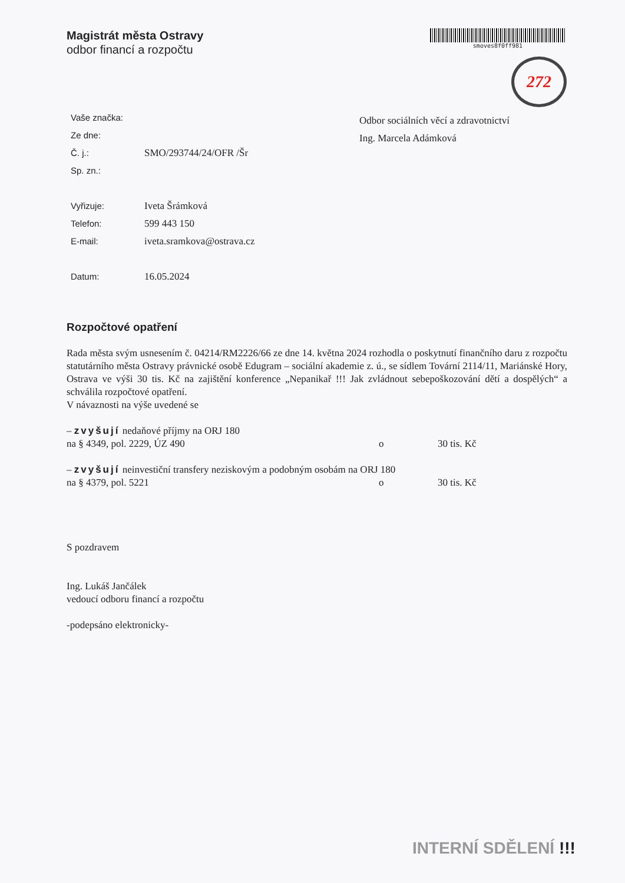Magistrát města Ostravy
odbor financí a rozpočtu
smoves8f0ff981
272
Vaše značka:
Ze dne:
Č. j.: SMO/293744/24/OFR /Šr
Sp. zn.:
Vyřizuje: Iveta Šrámková
Telefon: 599 443 150
E-mail: iveta.sramkova@ostrava.cz
Datum: 16.05.2024
Odbor sociálních věcí a zdravotnictví
Ing. Marcela Adámková
Rozpočtové opatření
Rada města svým usnesením č. 04214/RM2226/66 ze dne 14. května 2024 rozhodla o poskytnutí finančního daru z rozpočtu statutárního města Ostravy právnické osobě Edugram – sociální akademie z. ú., se sídlem Tovární 2114/11, Mariánské Hory, Ostrava ve výši 30 tis. Kč na zajištění konference „Nepanikař !!! Jak zvládnout sebepoškozování dětí a dospělých“ a schválila rozpočtové opatření.
V návaznosti na výše uvedené se
– zvyšují nedaňové příjmy na ORJ 180
na § 4349, pol. 2229, ÚZ 490 o 30 tis. Kč
– zvyšují neinvestiční transfery neziskovým a podobným osobám na ORJ 180
na § 4379, pol. 5221 o 30 tis. Kč
S pozdravem
Ing. Lukáš Jančálek
vedoucí odboru financí a rozpočtu
-podepsáno elektronicky-
INTERNÍ SDĚLENÍ !!!